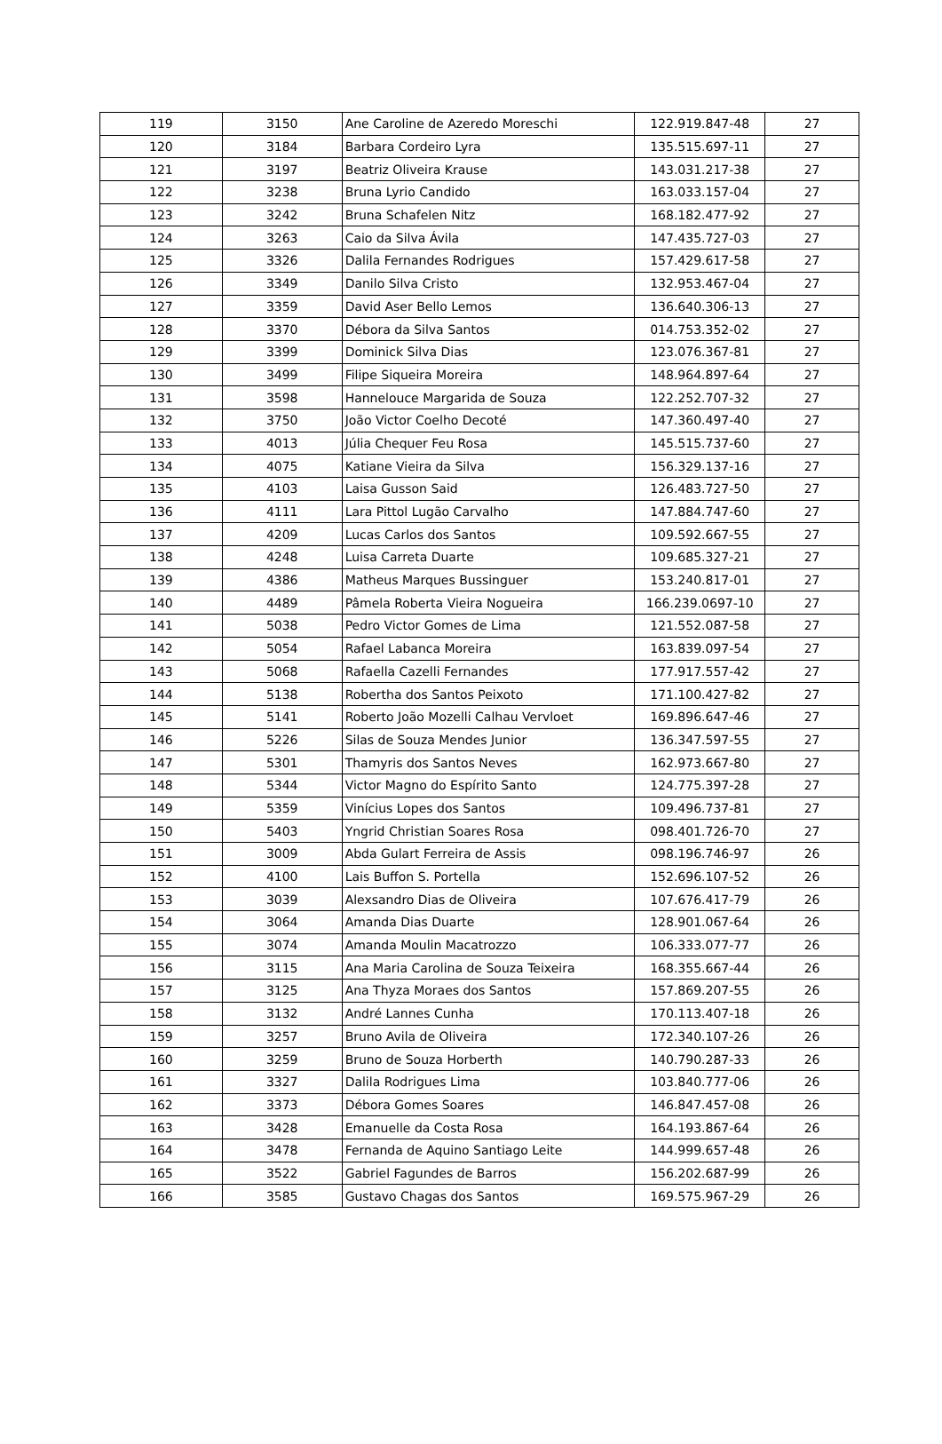| 119 | 3150 | Ane Caroline de Azeredo Moreschi | 122.919.847-48 | 27 |
| 120 | 3184 | Barbara Cordeiro Lyra | 135.515.697-11 | 27 |
| 121 | 3197 | Beatriz Oliveira Krause | 143.031.217-38 | 27 |
| 122 | 3238 | Bruna Lyrio Candido | 163.033.157-04 | 27 |
| 123 | 3242 | Bruna Schafelen Nitz | 168.182.477-92 | 27 |
| 124 | 3263 | Caio da Silva Ávila | 147.435.727-03 | 27 |
| 125 | 3326 | Dalila Fernandes Rodrigues | 157.429.617-58 | 27 |
| 126 | 3349 | Danilo Silva Cristo | 132.953.467-04 | 27 |
| 127 | 3359 | David Aser Bello Lemos | 136.640.306-13 | 27 |
| 128 | 3370 | Débora da Silva Santos | 014.753.352-02 | 27 |
| 129 | 3399 | Dominick Silva Dias | 123.076.367-81 | 27 |
| 130 | 3499 | Filipe Siqueira Moreira | 148.964.897-64 | 27 |
| 131 | 3598 | Hannelouce Margarida de Souza | 122.252.707-32 | 27 |
| 132 | 3750 | João Victor Coelho Decoté | 147.360.497-40 | 27 |
| 133 | 4013 | Júlia Chequer Feu Rosa | 145.515.737-60 | 27 |
| 134 | 4075 | Katiane Vieira da Silva | 156.329.137-16 | 27 |
| 135 | 4103 | Laisa Gusson Said | 126.483.727-50 | 27 |
| 136 | 4111 | Lara Pittol Lugão Carvalho | 147.884.747-60 | 27 |
| 137 | 4209 | Lucas Carlos dos Santos | 109.592.667-55 | 27 |
| 138 | 4248 | Luisa Carreta Duarte | 109.685.327-21 | 27 |
| 139 | 4386 | Matheus Marques Bussinguer | 153.240.817-01 | 27 |
| 140 | 4489 | Pâmela Roberta Vieira Nogueira | 166.239.0697-10 | 27 |
| 141 | 5038 | Pedro Victor Gomes de Lima | 121.552.087-58 | 27 |
| 142 | 5054 | Rafael Labanca Moreira | 163.839.097-54 | 27 |
| 143 | 5068 | Rafaella Cazelli Fernandes | 177.917.557-42 | 27 |
| 144 | 5138 | Robertha dos Santos Peixoto | 171.100.427-82 | 27 |
| 145 | 5141 | Roberto João Mozelli Calhau Vervloet | 169.896.647-46 | 27 |
| 146 | 5226 | Silas de Souza Mendes Junior | 136.347.597-55 | 27 |
| 147 | 5301 | Thamyris dos Santos Neves | 162.973.667-80 | 27 |
| 148 | 5344 | Victor Magno do Espírito Santo | 124.775.397-28 | 27 |
| 149 | 5359 | Vinícius Lopes dos Santos | 109.496.737-81 | 27 |
| 150 | 5403 | Yngrid Christian Soares Rosa | 098.401.726-70 | 27 |
| 151 | 3009 | Abda Gulart Ferreira de Assis | 098.196.746-97 | 26 |
| 152 | 4100 | Lais Buffon S. Portella | 152.696.107-52 | 26 |
| 153 | 3039 | Alexsandro Dias de Oliveira | 107.676.417-79 | 26 |
| 154 | 3064 | Amanda Dias Duarte | 128.901.067-64 | 26 |
| 155 | 3074 | Amanda Moulin Macatrozzo | 106.333.077-77 | 26 |
| 156 | 3115 | Ana Maria Carolina de Souza Teixeira | 168.355.667-44 | 26 |
| 157 | 3125 | Ana Thyza Moraes dos Santos | 157.869.207-55 | 26 |
| 158 | 3132 | André Lannes Cunha | 170.113.407-18 | 26 |
| 159 | 3257 | Bruno Avila de Oliveira | 172.340.107-26 | 26 |
| 160 | 3259 | Bruno de Souza Horberth | 140.790.287-33 | 26 |
| 161 | 3327 | Dalila Rodrigues Lima | 103.840.777-06 | 26 |
| 162 | 3373 | Débora Gomes Soares | 146.847.457-08 | 26 |
| 163 | 3428 | Emanuelle da Costa Rosa | 164.193.867-64 | 26 |
| 164 | 3478 | Fernanda de Aquino Santiago Leite | 144.999.657-48 | 26 |
| 165 | 3522 | Gabriel Fagundes de Barros | 156.202.687-99 | 26 |
| 166 | 3585 | Gustavo Chagas dos Santos | 169.575.967-29 | 26 |